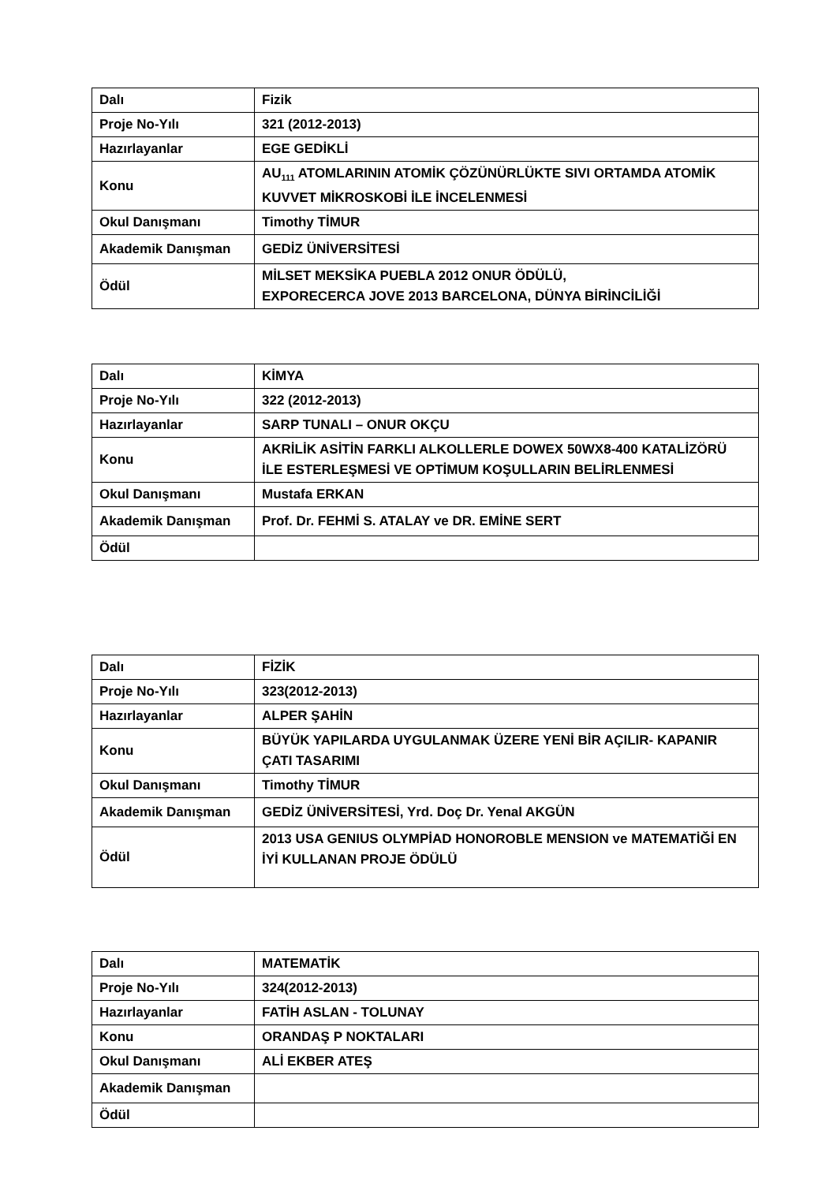| Dalı | Fizik |
| Proje No-Yılı | 321 (2012-2013) |
| Hazırlayanlar | EGE GEDİKLİ |
| Konu | AU<sub>111</sub> ATOMLARININ ATOMİK ÇÖZÜNÜRLÜKTE SIVI ORTAMDA ATOMİK KUVVET MİKROSKOBİ İLE İNCELENMESİ |
| Okul Danışmanı | Timothy TİMUR |
| Akademik Danışman | GEDİZ ÜNİVERSİTESİ |
| Ödül | MİLSET MEKSİKA PUEBLA 2012 ONUR ÖDÜLÜ, EXPORECERCA JOVE 2013 BARCELONA, DÜNYA BİRİNCİLİĞİ |
| Dalı | KİMYA |
| Proje No-Yılı | 322 (2012-2013) |
| Hazırlayanlar | SARP TUNALI – ONUR OKÇU |
| Konu | AKRİLİK ASİTİN FARKLI ALKOLLERLE DOWEX 50WX8-400 KATALİZÖRÜ İLE ESTERLEŞMESİ VE OPTİMUM KOŞULLARIN BELİRLENMESİ |
| Okul Danışmanı | Mustafa ERKAN |
| Akademik Danışman | Prof. Dr. FEHMİ S. ATALAY ve DR. EMİNE SERT |
| Ödül | |
| Dalı | FİZİK |
| Proje No-Yılı | 323(2012-2013) |
| Hazırlayanlar | ALPER ŞAHİN |
| Konu | BÜYÜK YAPILARDA UYGULANMAK ÜZERE YENİ BİR AÇILIR- KAPANIR ÇATI TASARIMI |
| Okul Danışmanı | Timothy TİMUR |
| Akademik Danışman | GEDİZ ÜNİVERSİTESİ, Yrd. Doç Dr. Yenal AKGÜN |
| Ödül | 2013 USA GENIUS OLYMPİAD HONOROBLE MENSION ve MATEMATİĞİ EN İYİ KULLANAN PROJE ÖDÜLÜ |
| Dalı | MATEMATİK |
| Proje No-Yılı | 324(2012-2013) |
| Hazırlayanlar | FATİH ASLAN - TOLUNAY |
| Konu | ORANDAŞ P NOKTALARI |
| Okul Danışmanı | ALİ EKBER ATEŞ |
| Akademik Danışman | |
| Ödül | |